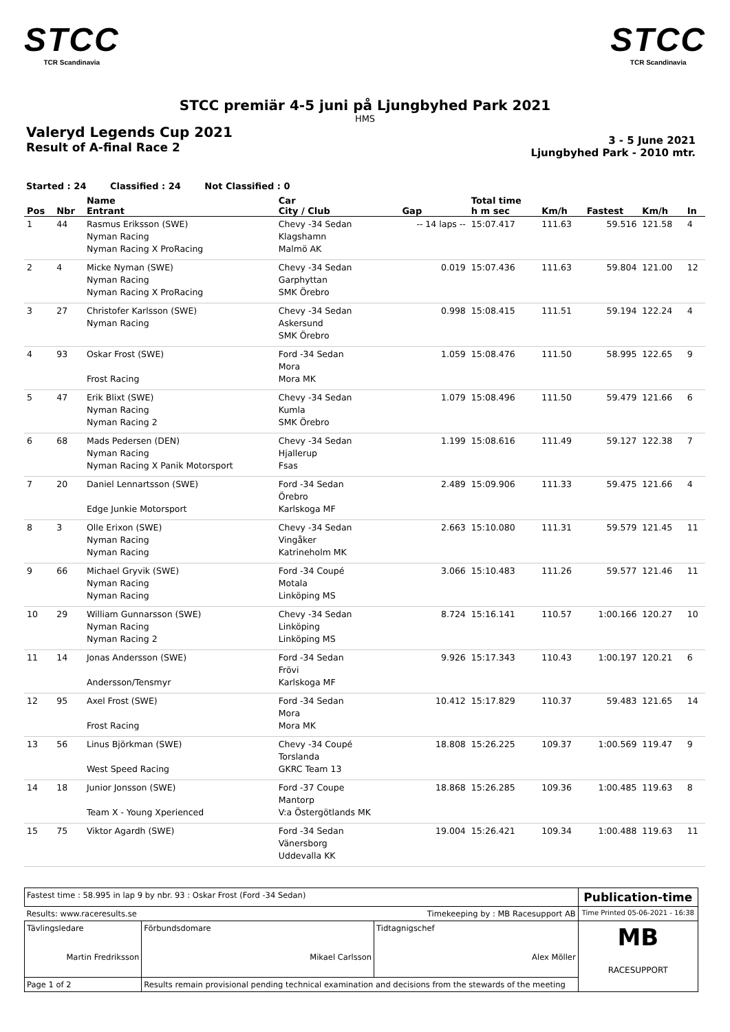STCC
TCR Scandinavia
STCC
TCR Scandinavia
STCC premiär 4-5 juni på Ljungbyhed Park 2021
HMS
Valeryd Legends Cup 2021
Result of A-final Race 2
3 - 5 June 2021
Ljungbyhed Park - 2010 mtr.
Started : 24 Classified : 24 Not Classified : 0
| Pos | Nbr | Name Entrant | Car City / Club | Gap | Total time h m sec | Km/h | Fastest | Km/h | In |
| --- | --- | --- | --- | --- | --- | --- | --- | --- | --- |
| 1 | 44 | Rasmus Eriksson (SWE) Nyman Racing Nyman Racing X ProRacing | Chevy -34 Sedan Klagshamn Malmö AK | -- 14 laps -- | 15:07.417 | 111.63 | 59.516 | 121.58 | 4 |
| 2 | 4 | Micke Nyman (SWE) Nyman Racing Nyman Racing X ProRacing | Chevy -34 Sedan Garphyttan SMK Örebro | 0.019 | 15:07.436 | 111.63 | 59.804 | 121.00 | 12 |
| 3 | 27 | Christofer Karlsson (SWE) Nyman Racing | Chevy -34 Sedan Askersund SMK Örebro | 0.998 | 15:08.415 | 111.51 | 59.194 | 122.24 | 4 |
| 4 | 93 | Oskar Frost (SWE) Frost Racing | Ford -34 Sedan Mora Mora MK | 1.059 | 15:08.476 | 111.50 | 58.995 | 122.65 | 9 |
| 5 | 47 | Erik Blixt (SWE) Nyman Racing Nyman Racing 2 | Chevy -34 Sedan Kumla SMK Örebro | 1.079 | 15:08.496 | 111.50 | 59.479 | 121.66 | 6 |
| 6 | 68 | Mads Pedersen (DEN) Nyman Racing Nyman Racing X Panik Motorsport | Chevy -34 Sedan Hjallerup Fsas | 1.199 | 15:08.616 | 111.49 | 59.127 | 122.38 | 7 |
| 7 | 20 | Daniel Lennartsson (SWE) Edge Junkie Motorsport | Ford -34 Sedan Örebro Karlskoga MF | 2.489 | 15:09.906 | 111.33 | 59.475 | 121.66 | 4 |
| 8 | 3 | Olle Erixon (SWE) Nyman Racing Nyman Racing | Chevy -34 Sedan Vingåker Katrineholm MK | 2.663 | 15:10.080 | 111.31 | 59.579 | 121.45 | 11 |
| 9 | 66 | Michael Gryvik (SWE) Nyman Racing Nyman Racing | Ford -34 Coupé Motala Linköping MS | 3.066 | 15:10.483 | 111.26 | 59.577 | 121.46 | 11 |
| 10 | 29 | William Gunnarsson (SWE) Nyman Racing Nyman Racing 2 | Chevy -34 Sedan Linköping Linköping MS | 8.724 | 15:16.141 | 110.57 | 1:00.166 | 120.27 | 10 |
| 11 | 14 | Jonas Andersson (SWE) Andersson/Tensmyr | Ford -34 Sedan Frövi Karlskoga MF | 9.926 | 15:17.343 | 110.43 | 1:00.197 | 120.21 | 6 |
| 12 | 95 | Axel Frost (SWE) Frost Racing | Ford -34 Sedan Mora Mora MK | 10.412 | 15:17.829 | 110.37 | 59.483 | 121.65 | 14 |
| 13 | 56 | Linus Björkman (SWE) West Speed Racing | Chevy -34 Coupé Torslanda GKRC Team 13 | 18.808 | 15:26.225 | 109.37 | 1:00.569 | 119.47 | 9 |
| 14 | 18 | Junior Jonsson (SWE) Team X - Young Xperienced | Ford -37 Coupe Mantorp V:a Östergötlands MK | 18.868 | 15:26.285 | 109.36 | 1:00.485 | 119.63 | 8 |
| 15 | 75 | Viktor Agardh (SWE) | Ford -34 Sedan Vänersborg Uddevalla KK | 19.004 | 15:26.421 | 109.34 | 1:00.488 | 119.63 | 11 |
| Fastest time : 58.995 in lap 9 by nbr. 93 : Oskar Frost (Ford -34 Sedan) | | | | Publication-time |
| Results: www.raceresults.se | | Timekeeping by : MB Racesupport AB | | Time Printed 05-06-2021 - 16:38 |
| Tävlingsledare Martin Fredriksson | | Förbundsdomare Mikael Carlsson | Tidtagnigschef Alex Möller | MB RACESUPPORT |
| Page 1 of 2 | Results remain provisional pending technical examination and decisions from the stewards of the meeting | | | |